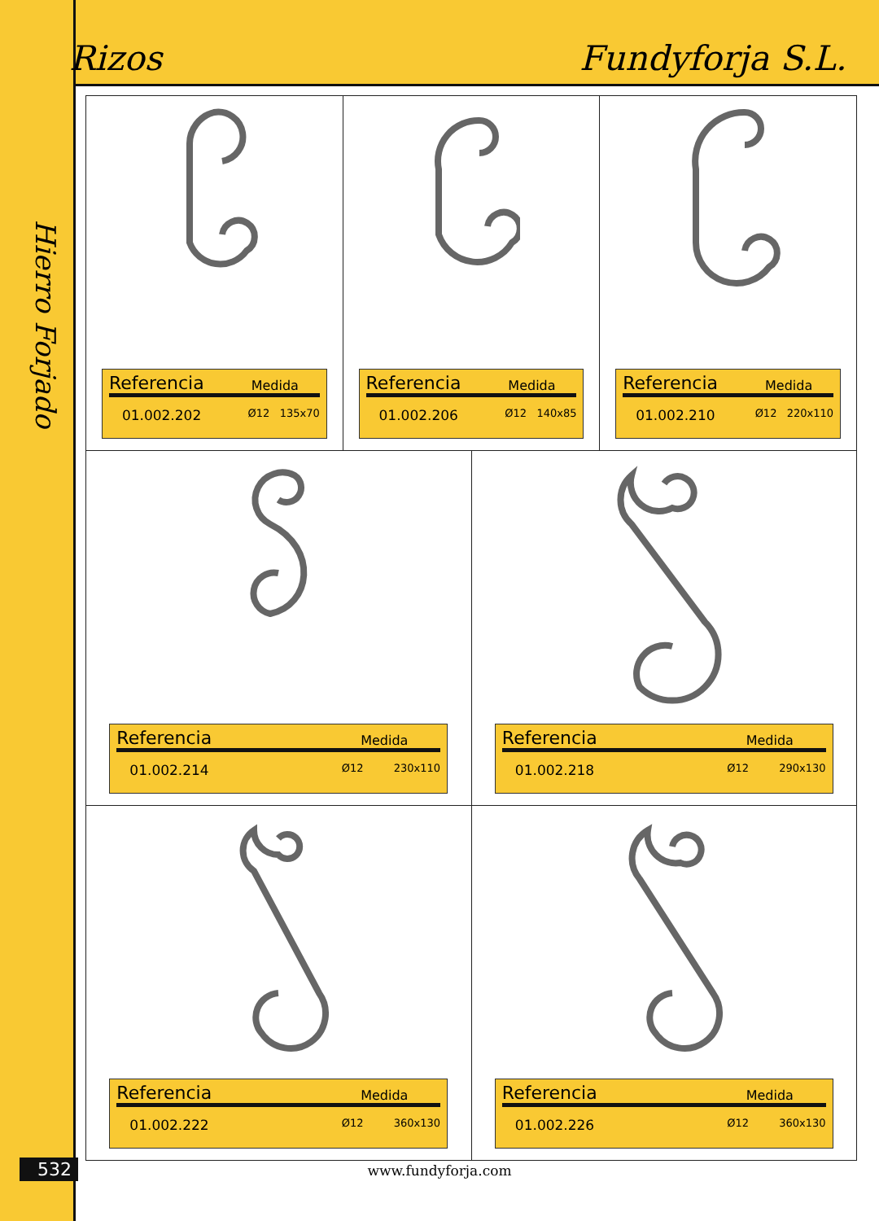Rizos Fundyforja S.L.
Hierro Forjado
Referencia Medida
01.002.202 Ø12 135x70
Referencia Medida
01.002.206 Ø12 140x85
Referencia Medida
01.002.210 Ø12 220x110
Referencia Medida
01.002.214 Ø12 230x110
Referencia Medida
01.002.218 Ø12 290x130
Referencia Medida
01.002.222 Ø12 360x130
Referencia Medida
01.002.226 Ø12 360x130
532
www.fundyforja.com